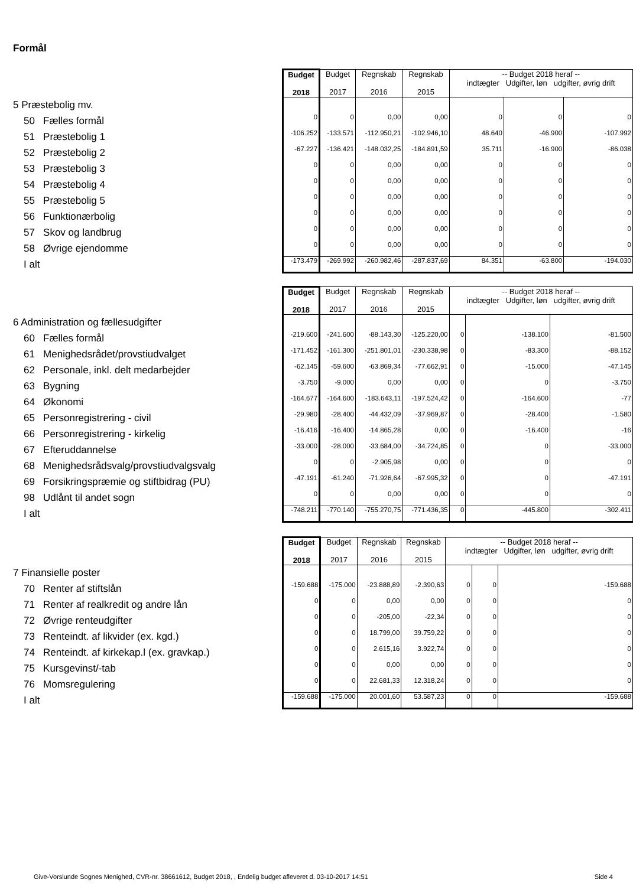Formål
| | Budget 2018 | Budget 2017 | Regnskab 2016 | Regnskab 2015 | -- Budget 2018 heraf -- indtægter Udgifter, løn udgifter, øvrig drift | | |
| 5 Præstebolig mv. | | | | | | | |
| 50 Fælles formål | 0 | 0 | 0,00 | 0,00 | 0 | 0 | 0 |
| 51 Præstebolig 1 | -106.252 | -133.571 | -112.950,21 | -102.946,10 | 48.640 | -46.900 | -107.992 |
| 52 Præstebolig 2 | -67.227 | -136.421 | -148.032,25 | -184.891,59 | 35.711 | -16.900 | -86.038 |
| 53 Præstebolig 3 | 0 | 0 | 0,00 | 0,00 | 0 | 0 | 0 |
| 54 Præstebolig 4 | 0 | 0 | 0,00 | 0,00 | 0 | 0 | 0 |
| 55 Præstebolig 5 | 0 | 0 | 0,00 | 0,00 | 0 | 0 | 0 |
| 56 Funktionærbolig | 0 | 0 | 0,00 | 0,00 | 0 | 0 | 0 |
| 57 Skov og landbrug | 0 | 0 | 0,00 | 0,00 | 0 | 0 | 0 |
| 58 Øvrige ejendomme | 0 | 0 | 0,00 | 0,00 | 0 | 0 | 0 |
| I alt | -173.479 | -269.992 | -260.982,46 | -287.837,69 | 84.351 | -63.800 | -194.030 |
| | Budget 2018 | Budget 2017 | Regnskab 2016 | Regnskab 2015 | -- Budget 2018 heraf -- indtægter Udgifter, løn udgifter, øvrig drift | | |
| 6 Administration og fællesudgifter | | | | | | | |
| 60 Fælles formål | -219.600 | -241.600 | -88.143,30 | -125.220,00 | 0 | -138.100 | -81.500 |
| 61 Menighedsrådet/provstiudvalget | -171.452 | -161.300 | -251.801,01 | -230.338,98 | 0 | -83.300 | -88.152 |
| 62 Personale, inkl. delt medarbejder | -62.145 | -59.600 | -63.869,34 | -77.662,91 | 0 | -15.000 | -47.145 |
| 63 Bygning | -3.750 | -9.000 | 0,00 | 0,00 | 0 | 0 | -3.750 |
| 64 Økonomi | -164.677 | -164.600 | -183.643,11 | -197.524,42 | 0 | -164.600 | -77 |
| 65 Personregistrering - civil | -29.980 | -28.400 | -44.432,09 | -37.969,87 | 0 | -28.400 | -1.580 |
| 66 Personregistrering - kirkelig | -16.416 | -16.400 | -14.865,28 | 0,00 | 0 | -16.400 | -16 |
| 67 Efteruddannelse | -33.000 | -28.000 | -33.684,00 | -34.724,85 | 0 | 0 | -33.000 |
| 68 Menighedsrådsvalg/provstiudvalgsvalg | 0 | 0 | -2.905,98 | 0,00 | 0 | 0 | 0 |
| 69 Forsikringspræmie og stiftbidrag (PU) | -47.191 | -61.240 | -71.926,64 | -67.995,32 | 0 | 0 | -47.191 |
| 98 Udlånt til andet sogn | 0 | 0 | 0,00 | 0,00 | 0 | 0 | 0 |
| I alt | -748.211 | -770.140 | -755.270,75 | -771.436,35 | 0 | -445.800 | -302.411 |
| | Budget 2018 | Budget 2017 | Regnskab 2016 | Regnskab 2015 | -- Budget 2018 heraf -- indtægter Udgifter, løn udgifter, øvrig drift | | |
| 7 Finansielle poster | | | | | | | |
| 70 Renter af stiftslån | -159.688 | -175.000 | -23.888,89 | -2.390,63 | 0 | 0 | -159.688 |
| 71 Renter af realkredit og andre lån | 0 | 0 | 0,00 | 0,00 | 0 | 0 | 0 |
| 72 Øvrige renteudgifter | 0 | 0 | -205,00 | -22,34 | 0 | 0 | 0 |
| 73 Renteindt. af likvider (ex. kgd.) | 0 | 0 | 18.799,00 | 39.759,22 | 0 | 0 | 0 |
| 74 Renteindt. af kirkekap.l (ex. gravkap.) | 0 | 0 | 2.615,16 | 3.922,74 | 0 | 0 | 0 |
| 75 Kursgevinst/-tab | 0 | 0 | 0,00 | 0,00 | 0 | 0 | 0 |
| 76 Momsregulering | 0 | 0 | 22.681,33 | 12.318,24 | 0 | 0 | 0 |
| I alt | -159.688 | -175.000 | 20.001,60 | 53.587,23 | 0 | 0 | -159.688 |
Give-Vorslunde Sognes Menighed, CVR-nr. 38661612, Budget 2018, , Endelig budget afleveret d. 03-10-2017 14:51 Side 4